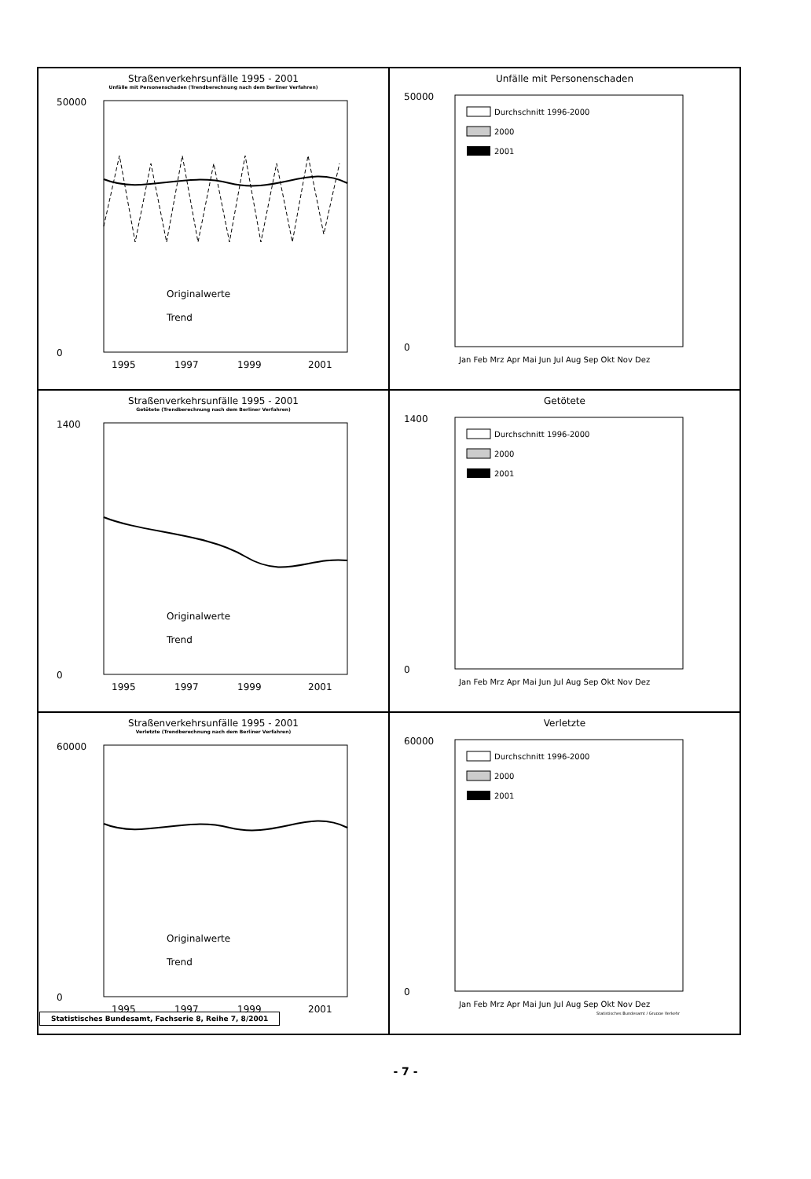Straßenverkehrsunfälle 1995 - 2001
Unfälle mit Personenschaden (Trendberechnung nach dem Berliner Verfahren)
50000
0
1995
1997
1999
2001
Originalwerte
Trend
Unfälle mit Personenschaden
Durchschnitt 1996-2000
2000
2001
50000
0
Jan Feb Mrz Apr Mai Jun Jul Aug Sep Okt Nov Dez
Straßenverkehrsunfälle 1995 - 2001
Getötete (Trendberechnung nach dem Berliner Verfahren)
1400
0
1995
1997
1999
2001
Originalwerte
Trend
Getötete
Durchschnitt 1996-2000
2000
2001
1400
0
Jan Feb Mrz Apr Mai Jun Jul Aug Sep Okt Nov Dez
Straßenverkehrsunfälle 1995 - 2001
Verletzte (Trendberechnung nach dem Berliner Verfahren)
60000
0
1995
1997
1999
2001
Originalwerte
Trend
Verletzte
Durchschnitt 1996-2000
2000
2001
60000
0
Jan Feb Mrz Apr Mai Jun Jul Aug Sep Okt Nov Dez
Statistisches Bundesamt / Gruppe Verkehr
Statistisches Bundesamt, Fachserie 8, Reihe 7, 8/2001
- 7 -